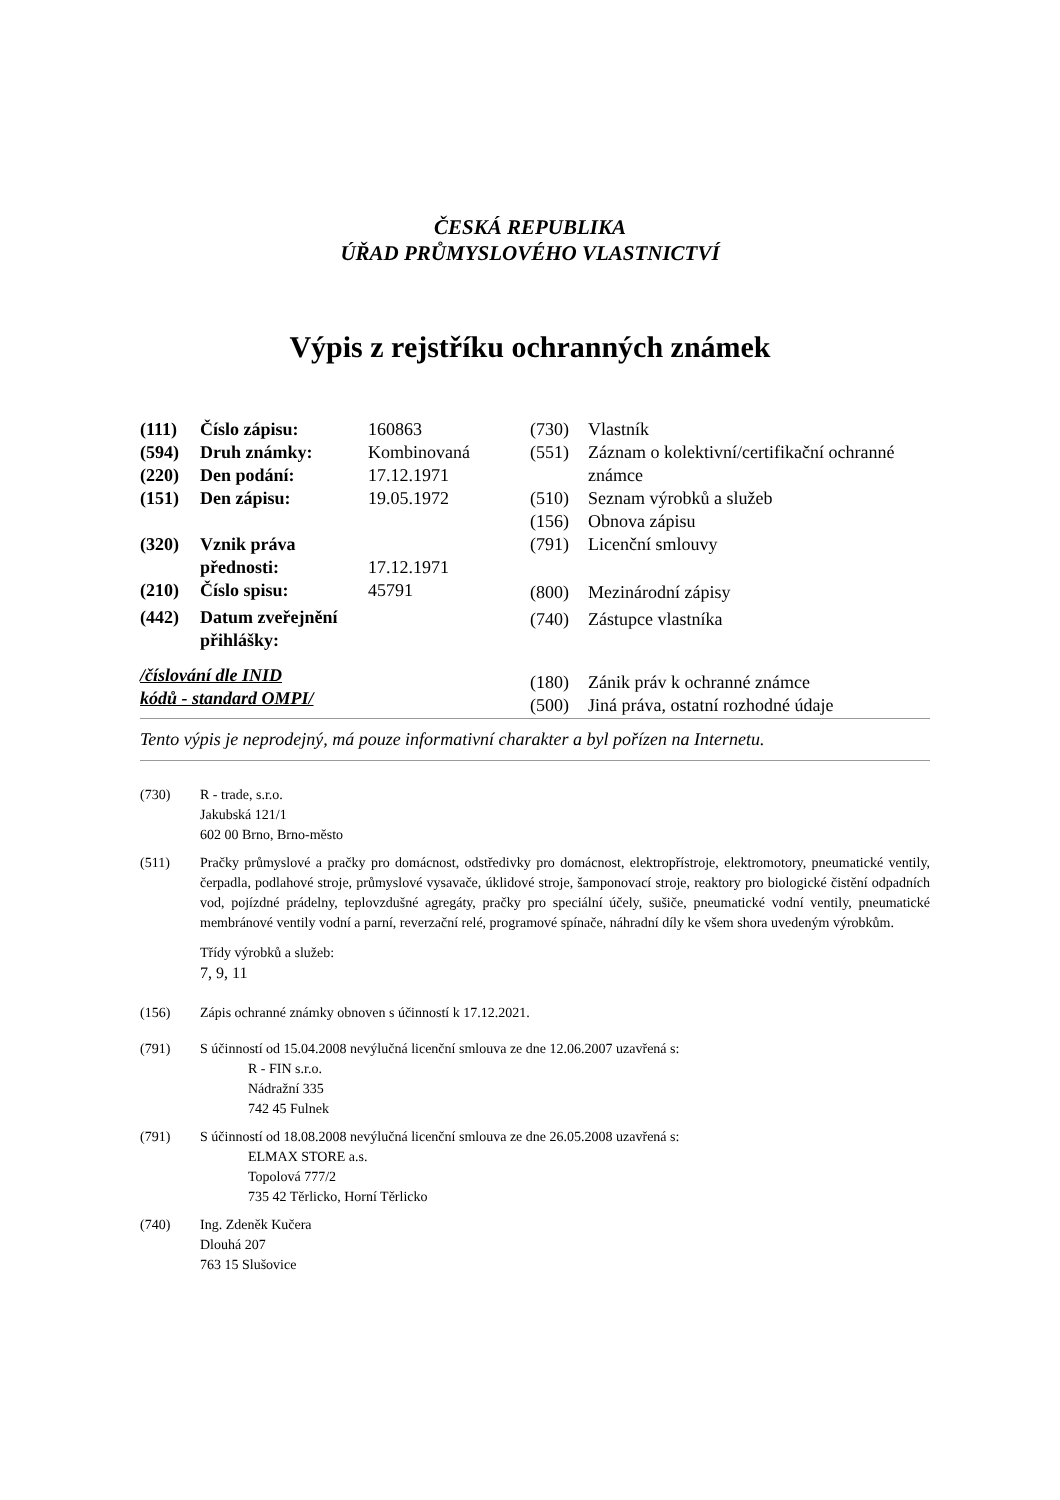ČESKÁ REPUBLIKA
ÚŘAD PRŮMYSLOVÉHO VLASTNICTVÍ
Výpis z rejstříku ochranných známek
| (111) | Číslo zápisu: | 160863 |
| (594) | Druh známky: | Kombinovaná |
| (220) | Den podání: | 17.12.1971 |
| (151) | Den zápisu: | 19.05.1972 |
| (320) | Vznik práva přednosti: | 17.12.1971 |
| (210) | Číslo spisu: | 45791 |
| (442) | Datum zveřejnění přihlášky: | |
/číslování dle INID
kódů - standard OMPI/
| (730) | Vlastník |
| (551) | Záznam o kolektivní/certifikační ochranné známce |
| (510) | Seznam výrobků a služeb |
| (156) | Obnova zápisu |
| (791) | Licenční smlouvy |
| (800) | Mezinárodní zápisy |
| (740) | Zástupce vlastníka |
| (180) | Zánik práv k ochranné známce |
| (500) | Jiná práva, ostatní rozhodné údaje |
Tento výpis je neprodejný, má pouze informativní charakter a byl pořízen na Internetu.
(730) R - trade, s.r.o.
Jakubská 121/1
602 00 Brno, Brno-město
(511) Pračky průmyslové a pračky pro domácnost, odstředivky pro domácnost, elektropřístroje, elektromotory, pneumatické ventily, čerpadla, podlahové stroje, průmyslové vysavače, úklidové stroje, šamponovací stroje, reaktory pro biologické čistění odpadních vod, pojízdné prádelny, teplovzdušné agregáty, pračky pro speciální účely, sušiče, pneumatické vodní ventily, pneumatické membránové ventily vodní a parní, reverzační relé, programové spínače, náhradní díly ke všem shora uvedeným výrobkům.
Třídy výrobků a služeb:
7, 9, 11
(156) Zápis ochranné známky obnoven s účinností k 17.12.2021.
(791) S účinností od 15.04.2008 nevýlučná licenční smlouva ze dne 12.06.2007 uzavřená s:
R - FIN s.r.o.
Nádražní 335
742 45 Fulnek
(791) S účinností od 18.08.2008 nevýlučná licenční smlouva ze dne 26.05.2008 uzavřená s:
ELMAX STORE a.s.
Topolová 777/2
735 42 Těrlicko, Horní Těrlicko
(740) Ing. Zdeněk Kučera
Dlouhá 207
763 15 Slušovice